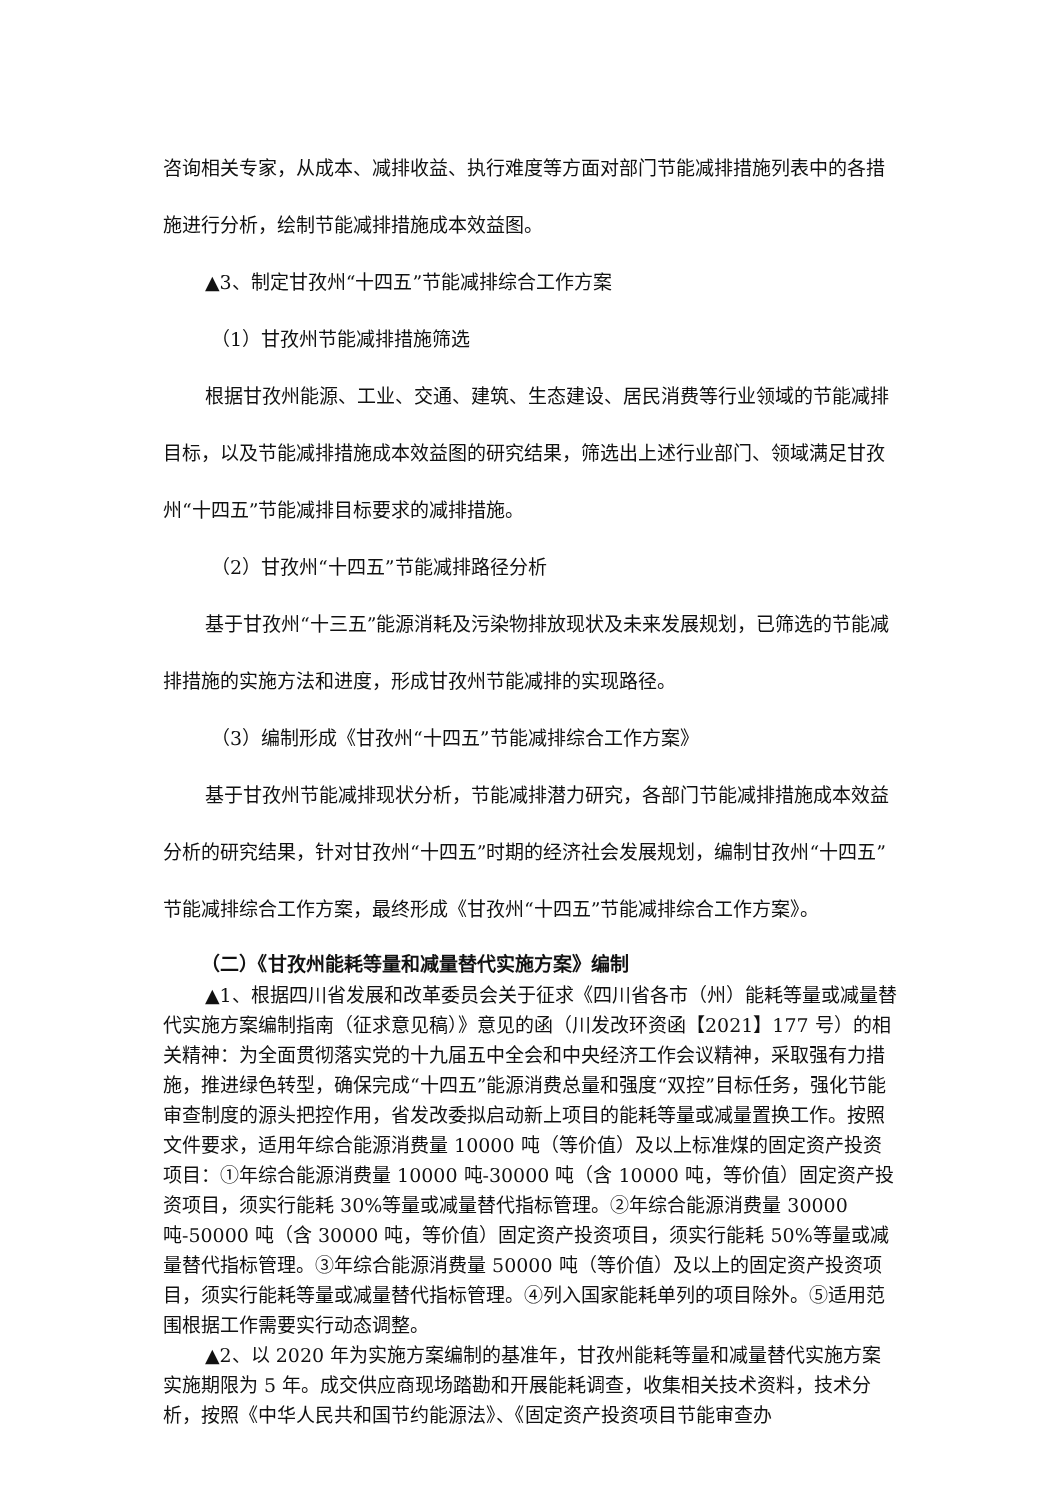咨询相关专家，从成本、减排收益、执行难度等方面对部门节能减排措施列表中的各措施进行分析，绘制节能减排措施成本效益图。
▲3、制定甘孜州“十四五”节能减排综合工作方案
（1）甘孜州节能减排措施筛选
根据甘孜州能源、工业、交通、建筑、生态建设、居民消费等行业领域的节能减排目标，以及节能减排措施成本效益图的研究结果，筛选出上述行业部门、领域满足甘孜州“十四五”节能减排目标要求的减排措施。
（2）甘孜州“十四五”节能减排路径分析
基于甘孜州“十三五”能源消耗及污染物排放现状及未来发展规划，已筛选的节能减排措施的实施方法和进度，形成甘孜州节能减排的实现路径。
（3）编制形成《甘孜州“十四五”节能减排综合工作方案》
基于甘孜州节能减排现状分析，节能减排潜力研究，各部门节能减排措施成本效益分析的研究结果，针对甘孜州“十四五”时期的经济社会发展规划，编制甘孜州“十四五”节能减排综合工作方案，最终形成《甘孜州“十四五”节能减排综合工作方案》。
（二）《甘孜州能耗等量和减量替代实施方案》编制
▲1、根据四川省发展和改革委员会关于征求《四川省各市（州）能耗等量或减量替代实施方案编制指南（征求意见稿）》意见的函（川发改环资函【2021】177 号）的相关精神：为全面贯彻落实党的十九届五中全会和中央经济工作会议精神，采取强有力措施，推进绿色转型，确保完成“十四五”能源消费总量和强度“双控”目标任务，强化节能审查制度的源头把控作用，省发改委拟启动新上项目的能耗等量或减量置换工作。按照文件要求，适用年综合能源消费量 10000 吨（等价值）及以上标准煤的固定资产投资项目：①年综合能源消费量 10000 吨-30000 吨（含 10000 吨，等价值）固定资产投资项目，须实行能耗 30%等量或减量替代指标管理。②年综合能源消费量 30000 吨-50000 吨（含 30000 吨，等价值）固定资产投资项目，须实行能耗 50%等量或减量替代指标管理。③年综合能源消费量 50000 吨（等价值）及以上的固定资产投资项目，须实行能耗等量或减量替代指标管理。④列入国家能耗单列的项目除外。⑤适用范围根据工作需要实行动态调整。
▲2、以 2020 年为实施方案编制的基准年，甘孜州能耗等量和减量替代实施方案实施期限为 5 年。成交供应商现场踏勘和开展能耗调查，收集相关技术资料，技术分析，按照《中华人民共和国节约能源法》、《固定资产投资项目节能审查办